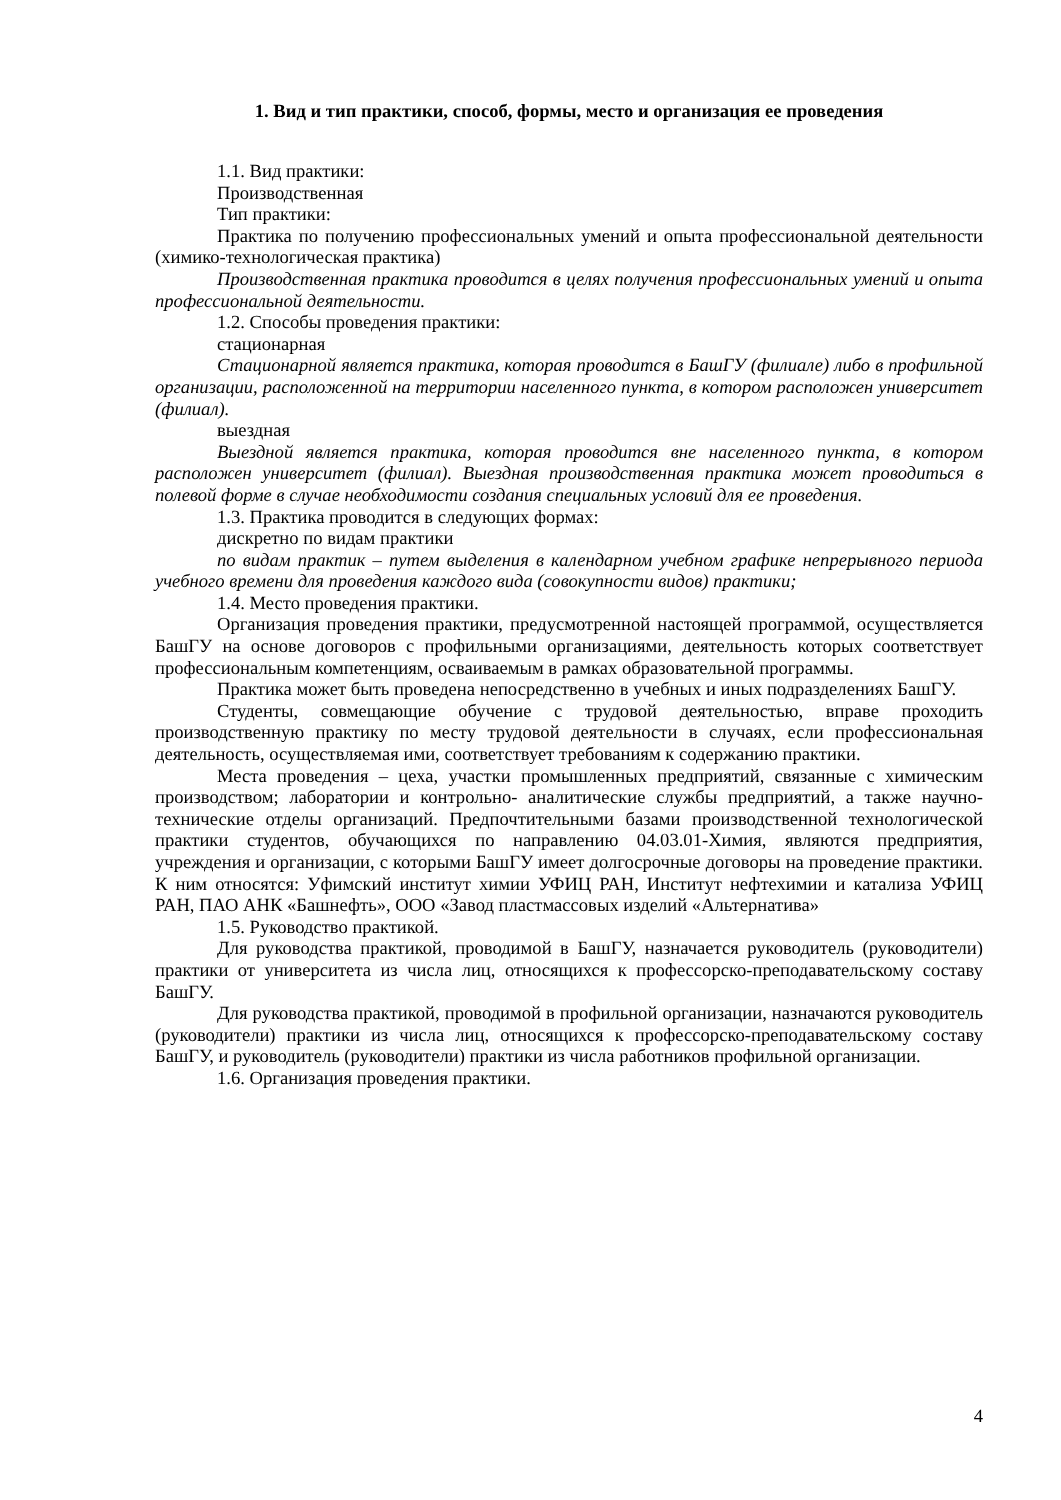1. Вид и тип практики, способ, формы, место и организация ее проведения
1.1. Вид практики:
Производственная
Тип практики:
Практика по получению профессиональных умений и опыта профессиональной деятельности (химико-технологическая практика)
Производственная практика проводится в целях получения профессиональных умений и опыта профессиональной деятельности.
1.2. Способы проведения практики:
стационарная
Стационарной является практика, которая проводится в БашГУ (филиале) либо в профильной организации, расположенной на территории населенного пункта, в котором расположен университет (филиал).
выездная
Выездной является практика, которая проводится вне населенного пункта, в котором расположен университет (филиал). Выездная производственная практика может проводиться в полевой форме в случае необходимости создания специальных условий для ее проведения.
1.3. Практика проводится в следующих формах:
дискретно по видам практики
по видам практик – путем выделения в календарном учебном графике непрерывного периода учебного времени для проведения каждого вида (совокупности видов) практики;
1.4. Место проведения практики.
Организация проведения практики, предусмотренной настоящей программой, осуществляется БашГУ на основе договоров с профильными организациями, деятельность которых соответствует профессиональным компетенциям, осваиваемым в рамках образовательной программы.
Практика может быть проведена непосредственно в учебных и иных подразделениях БашГУ.
Студенты, совмещающие обучение с трудовой деятельностью, вправе проходить производственную практику по месту трудовой деятельности в случаях, если профессиональная деятельность, осуществляемая ими, соответствует требованиям к содержанию практики.
Места проведения – цеха, участки промышленных предприятий, связанные с химическим производством; лаборатории и контрольно- аналитические службы предприятий, а также научно-технические отделы организаций. Предпочтительными базами производственной технологической практики студентов, обучающихся по направлению 04.03.01-Химия, являются предприятия, учреждения и организации, с которыми БашГУ имеет долгосрочные договоры на проведение практики. К ним относятся: Уфимский институт химии УФИЦ РАН, Институт нефтехимии и катализа УФИЦ РАН, ПАО АНК «Башнефть», ООО «Завод пластмассовых изделий «Альтернатива»
1.5. Руководство практикой.
Для руководства практикой, проводимой в БашГУ, назначается руководитель (руководители) практики от университета из числа лиц, относящихся к профессорско-преподавательскому составу БашГУ.
Для руководства практикой, проводимой в профильной организации, назначаются руководитель (руководители) практики из числа лиц, относящихся к профессорско-преподавательскому составу БашГУ, и руководитель (руководители) практики из числа работников профильной организации.
1.6. Организация проведения практики.
4